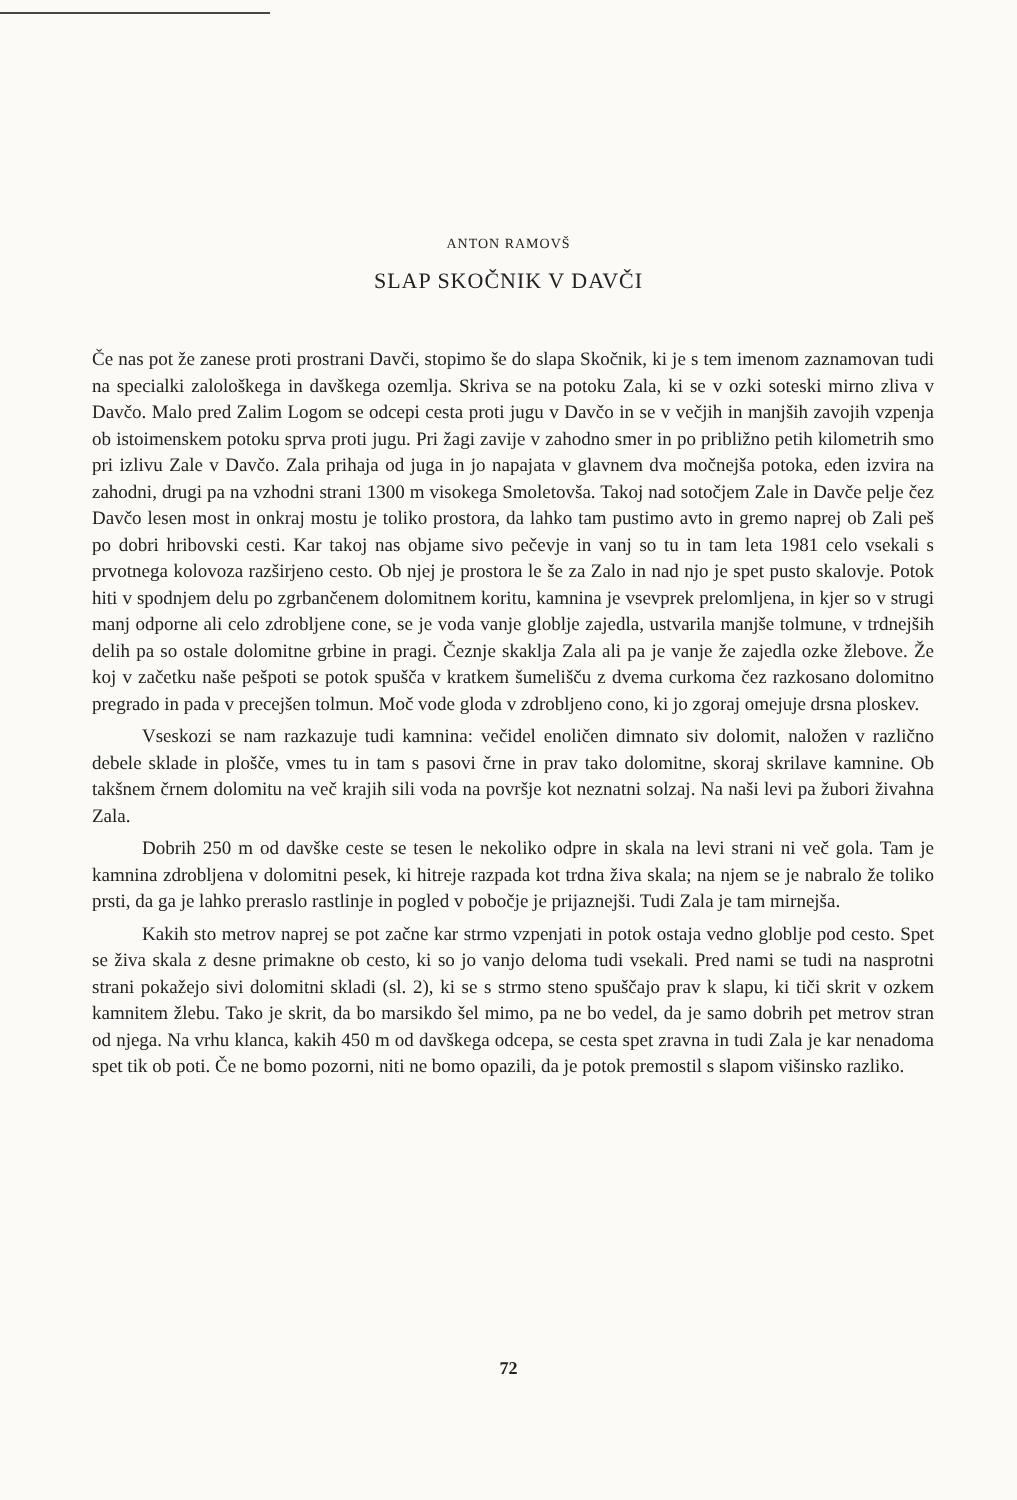ANTON RAMOVŠ
SLAP SKOČNIK V DAVČI
Če nas pot že zanese proti prostrani Davči, stopimo še do slapa Skočnik, ki je s tem imenom zaznamovan tudi na specialki zalološkega in davškega ozemlja. Skriva se na potoku Zala, ki se v ozki soteski mirno zliva v Davčo. Malo pred Zalim Logom se odcepi cesta proti jugu v Davčo in se v večjih in manjših zavojih vzpenja ob istoimenskem potoku sprva proti jugu. Pri žagi zavije v zahodno smer in po približno petih kilometrih smo pri izlivu Zale v Davčo. Zala prihaja od juga in jo napajata v glavnem dva močnejša potoka, eden izvira na zahodni, drugi pa na vzhodni strani 1300 m visokega Smoletovša. Takoj nad sotočjem Zale in Davče pelje čez Davčo lesen most in onkraj mostu je toliko prostora, da lahko tam pustimo avto in gremo naprej ob Zali peš po dobri hribovski cesti. Kar takoj nas objame sivo pečevje in vanj so tu in tam leta 1981 celo vsekali s prvotnega kolovoza razširjeno cesto. Ob njej je prostora le še za Zalo in nad njo je spet pusto skalovje. Potok hiti v spodnjem delu po zgrbančenem dolomitnem koritu, kamnina je vsevprek prelomljena, in kjer so v strugi manj odporne ali celo zdrobljene cone, se je voda vanje globlje zajedla, ustvarila manjše tolmune, v trdnejših delih pa so ostale dolomitne grbine in pragi. Čeznje skaklja Zala ali pa je vanje že zajedla ozke žlebove. Že koj v začetku naše pešpoti se potok spušča v kratkem šumelišču z dvema curkoma čez razkosano dolomitno pregrado in pada v precejšen tolmun. Moč vode gloda v zdrobljeno cono, ki jo zgoraj omejuje drsna ploskev.
Vseskozi se nam razkazuje tudi kamnina: večidel enoličen dimnato siv dolomit, naložen v različno debele sklade in plošče, vmes tu in tam s pasovi črne in prav tako dolomitne, skoraj skrilave kamnine. Ob takšnem črnem dolomitu na več krajih sili voda na površje kot neznatni solzaj. Na naši levi pa žubori živahna Zala.
Dobrih 250 m od davške ceste se tesen le nekoliko odpre in skala na levi strani ni več gola. Tam je kamnina zdrobljena v dolomitni pesek, ki hitreje razpada kot trdna živa skala; na njem se je nabralo že toliko prsti, da ga je lahko preraslo rastlinje in pogled v pobočje je prijaznejši. Tudi Zala je tam mirnejša.
Kakih sto metrov naprej se pot začne kar strmo vzpenjati in potok ostaja vedno globlje pod cesto. Spet se živa skala z desne primakne ob cesto, ki so jo vanjo deloma tudi vsekali. Pred nami se tudi na nasprotni strani pokažejo sivi dolomitni skladi (sl. 2), ki se s strmo steno spuščajo prav k slapu, ki tiči skrit v ozkem kamnitem žlebu. Tako je skrit, da bo marsikdo šel mimo, pa ne bo vedel, da je samo dobrih pet metrov stran od njega. Na vrhu klanca, kakih 450 m od davškega odcepa, se cesta spet zravna in tudi Zala je kar nenadoma spet tik ob poti. Če ne bomo pozorni, niti ne bomo opazili, da je potok premostil s slapom višinsko razliko.
72